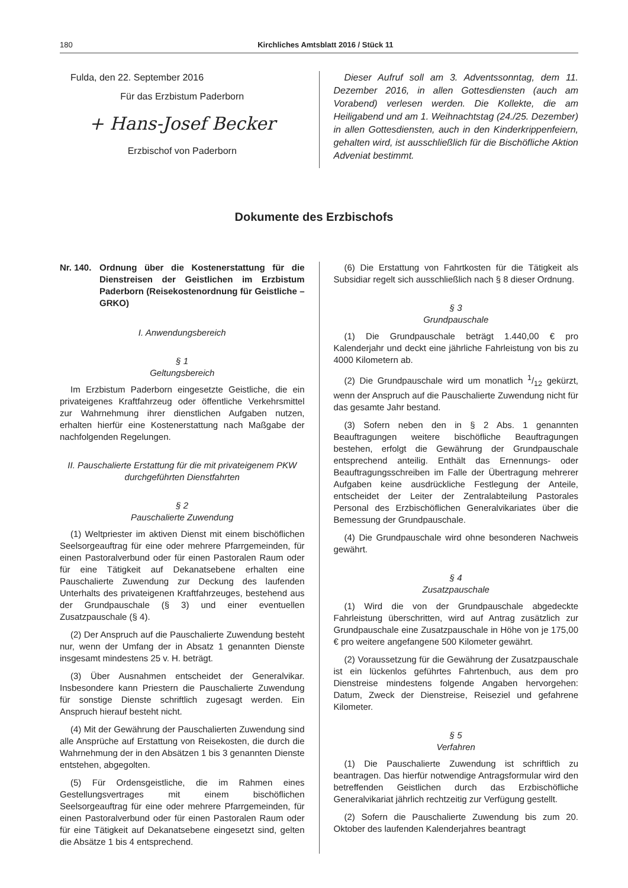180 Kirchliches Amtsblatt 2016 / Stück 11
Fulda, den 22. September 2016
Für das Erzbistum Paderborn
+ Hans-Josef Becker
Erzbischof von Paderborn
Dieser Aufruf soll am 3. Adventssonntag, dem 11. Dezember 2016, in allen Gottesdiensten (auch am Vorabend) verlesen werden. Die Kollekte, die am Heiligabend und am 1. Weihnachtstag (24./25. Dezember) in allen Gottesdiensten, auch in den Kinderkrippenfeiern, gehalten wird, ist ausschließlich für die Bischöfliche Aktion Adveniat bestimmt.
Dokumente des Erzbischofs
Nr. 140. Ordnung über die Kostenerstattung für die Dienstreisen der Geistlichen im Erzbistum Paderborn (Reisekostenordnung für Geistliche – GRKO)
I. Anwendungsbereich
§ 1
Geltungsbereich
Im Erzbistum Paderborn eingesetzte Geistliche, die ein privateigenes Kraftfahrzeug oder öffentliche Verkehrsmittel zur Wahrnehmung ihrer dienstlichen Aufgaben nutzen, erhalten hierfür eine Kostenerstattung nach Maßgabe der nachfolgenden Regelungen.
II. Pauschalierte Erstattung für die mit privateigenem PKW durchgeführten Dienstfahrten
§ 2
Pauschalierte Zuwendung
(1) Weltpriester im aktiven Dienst mit einem bischöflichen Seelsorgeauftrag für eine oder mehrere Pfarrgemeinden, für einen Pastoralverbund oder für einen Pastoralen Raum oder für eine Tätigkeit auf Dekanatsebene erhalten eine Pauschalierte Zuwendung zur Deckung des laufenden Unterhalts des privateigenen Kraftfahrzeuges, bestehend aus der Grundpauschale (§ 3) und einer eventuellen Zusatzpauschale (§ 4).
(2) Der Anspruch auf die Pauschalierte Zuwendung besteht nur, wenn der Umfang der in Absatz 1 genannten Dienste insgesamt mindestens 25 v. H. beträgt.
(3) Über Ausnahmen entscheidet der Generalvikar. Insbesondere kann Priestern die Pauschalierte Zuwendung für sonstige Dienste schriftlich zugesagt werden. Ein Anspruch hierauf besteht nicht.
(4) Mit der Gewährung der Pauschalierten Zuwendung sind alle Ansprüche auf Erstattung von Reisekosten, die durch die Wahrnehmung der in den Absätzen 1 bis 3 genannten Dienste entstehen, abgegolten.
(5) Für Ordensgeistliche, die im Rahmen eines Gestellungsvertrages mit einem bischöflichen Seelsorgeauftrag für eine oder mehrere Pfarrgemeinden, für einen Pastoralverbund oder für einen Pastoralen Raum oder für eine Tätigkeit auf Dekanatsebene eingesetzt sind, gelten die Absätze 1 bis 4 entsprechend.
(6) Die Erstattung von Fahrtkosten für die Tätigkeit als Subsidiar regelt sich ausschließlich nach § 8 dieser Ordnung.
§ 3
Grundpauschale
(1) Die Grundpauschale beträgt 1.440,00 € pro Kalenderjahr und deckt eine jährliche Fahrleistung von bis zu 4000 Kilometern ab.
(2) Die Grundpauschale wird um monatlich 1/12 gekürzt, wenn der Anspruch auf die Pauschalierte Zuwendung nicht für das gesamte Jahr bestand.
(3) Sofern neben den in § 2 Abs. 1 genannten Beauftragungen weitere bischöfliche Beauftragungen bestehen, erfolgt die Gewährung der Grundpauschale entsprechend anteilig. Enthält das Ernennungs- oder Beauftragungsschreiben im Falle der Übertragung mehrerer Aufgaben keine ausdrückliche Festlegung der Anteile, entscheidet der Leiter der Zentralabteilung Pastorales Personal des Erzbischöflichen Generalvikariates über die Bemessung der Grundpauschale.
(4) Die Grundpauschale wird ohne besonderen Nachweis gewährt.
§ 4
Zusatzpauschale
(1) Wird die von der Grundpauschale abgedeckte Fahrleistung überschritten, wird auf Antrag zusätzlich zur Grundpauschale eine Zusatzpauschale in Höhe von je 175,00 € pro weitere angefangene 500 Kilometer gewährt.
(2) Voraussetzung für die Gewährung der Zusatzpauschale ist ein lückenlos geführtes Fahrtenbuch, aus dem pro Dienstreise mindestens folgende Angaben hervorgehen: Datum, Zweck der Dienstreise, Reiseziel und gefahrene Kilometer.
§ 5
Verfahren
(1) Die Pauschalierte Zuwendung ist schriftlich zu beantragen. Das hierfür notwendige Antragsformular wird den betreffenden Geistlichen durch das Erzbischöfliche Generalvikariat jährlich rechtzeitig zur Verfügung gestellt.
(2) Sofern die Pauschalierte Zuwendung bis zum 20. Oktober des laufenden Kalenderjahres beantragt